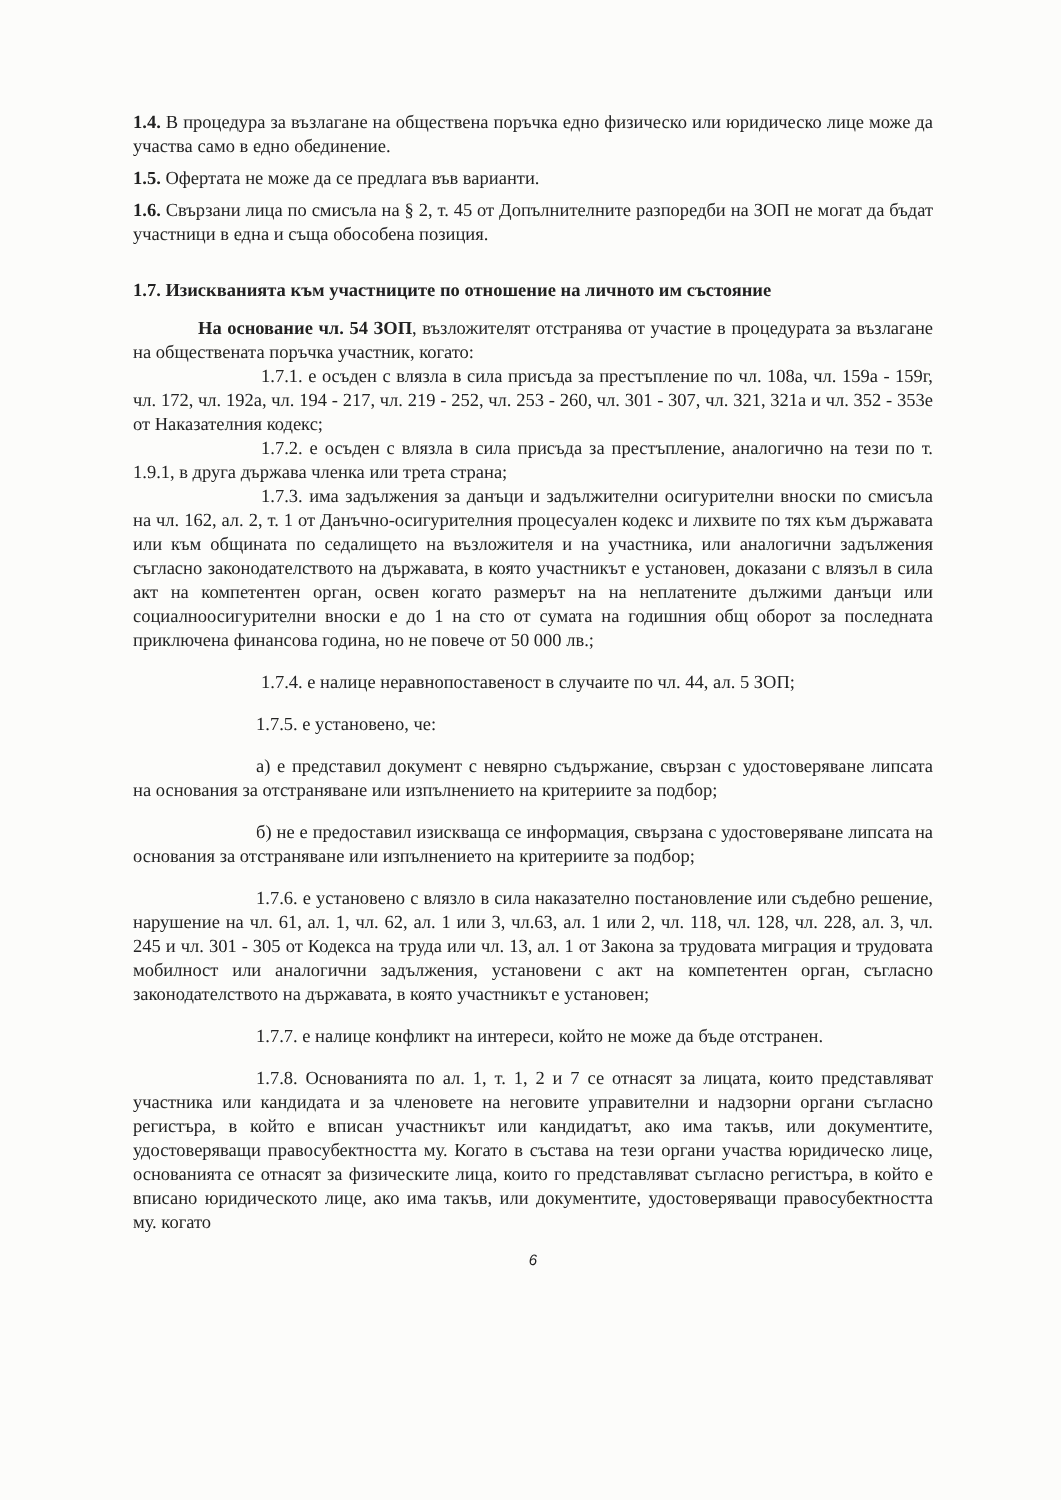1.4. В процедура за възлагане на обществена поръчка едно физическо или юридическо лице може да участва само в едно обединение.
1.5. Офертата не може да се предлага във варианти.
1.6. Свързани лица по смисъла на § 2, т. 45 от Допълнителните разпоредби на ЗОП не могат да бъдат участници в една и съща обособена позиция.
1.7. Изискванията към участниците по отношение на личното им състояние
На основание чл. 54 ЗОП, възложителят отстранява от участие в процедурата за възлагане на обществената поръчка участник, когато:
1.7.1. е осъден с влязла в сила присъда за престъпление по чл. 108а, чл. 159а - 159г, чл. 172, чл. 192а, чл. 194 - 217, чл. 219 - 252, чл. 253 - 260, чл. 301 - 307, чл. 321, 321а и чл. 352 - 353е от Наказателния кодекс;
1.7.2. е осъден с влязла в сила присъда за престъпление, аналогично на тези по т. 1.9.1, в друга държава членка или трета страна;
1.7.3. има задължения за данъци и задължителни осигурителни вноски по смисъла на чл. 162, ал. 2, т. 1 от Данъчно-осигурителния процесуален кодекс и лихвите по тях към държавата или към общината по седалището на възложителя и на участника, или аналогични задължения съгласно законодателството на държавата, в която участникът е установен, доказани с влязъл в сила акт на компетентен орган, освен когато размерът на на неплатените дължими данъци или социалноосигурителни вноски е до 1 на сто от сумата на годишния общ оборот за последната приключена финансова година, но не повече от 50 000 лв.;
1.7.4. е налице неравнопоставеност в случаите по чл. 44, ал. 5 ЗОП;
1.7.5. е установено, че:
а) е представил документ с невярно съдържание, свързан с удостоверяване липсата на основания за отстраняване или изпълнението на критериите за подбор;
б) не е предоставил изискваща се информация, свързана с удостоверяване липсата на основания за отстраняване или изпълнението на критериите за подбор;
1.7.6. е установено с влязло в сила наказателно постановление или съдебно решение, нарушение на чл. 61, ал. 1, чл. 62, ал. 1 или 3, чл.63, ал. 1 или 2, чл. 118, чл. 128, чл. 228, ал. 3, чл. 245 и чл. 301 - 305 от Кодекса на труда или чл. 13, ал. 1 от Закона за трудовата миграция и трудовата мобилност или аналогични задължения, установени с акт на компетентен орган, съгласно законодателството на държавата, в която участникът е установен;
1.7.7. е налице конфликт на интереси, който не може да бъде отстранен.
1.7.8. Основанията по ал. 1, т. 1, 2 и 7 се отнасят за лицата, които представляват участника или кандидата и за членовете на неговите управителни и надзорни органи съгласно регистъра, в който е вписан участникът или кандидатът, ако има такъв, или документите, удостоверяващи правосубектността му. Когато в състава на тези органи участва юридическо лице, основанията се отнасят за физическите лица, които го представляват съгласно регистъра, в който е вписано юридическото лице, ако има такъв, или документите, удостоверяващи правосубектността му. когато
6